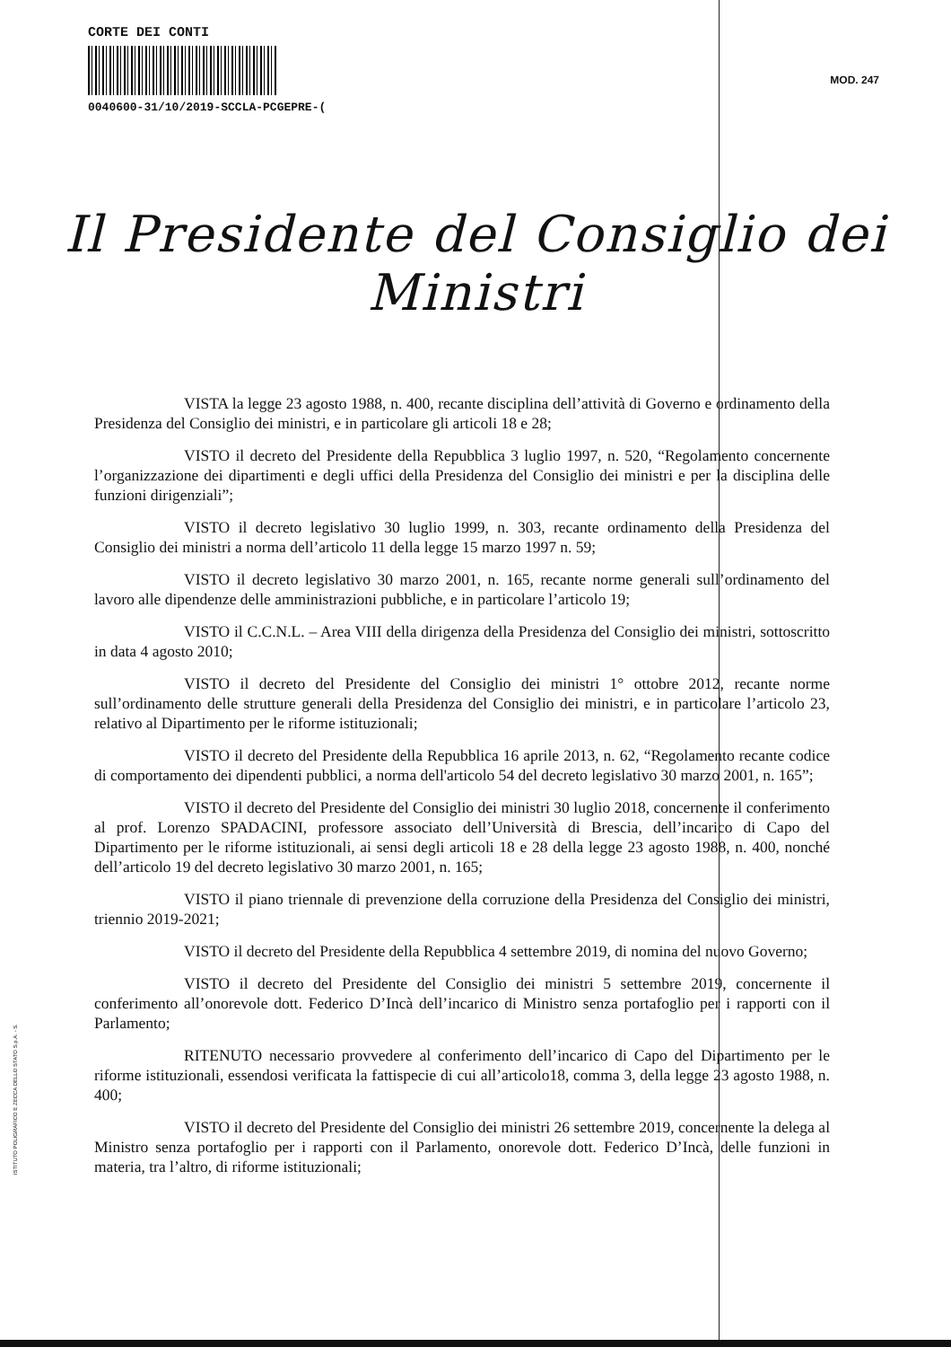CORTE DEI CONTI
0040600-31/10/2019-SCCLA-PCGEPRE-(
MOD. 247
Il Presidente del Consiglio dei Ministri
VISTA la legge 23 agosto 1988, n. 400, recante disciplina dell’attività di Governo e ordinamento della Presidenza del Consiglio dei ministri, e in particolare gli articoli 18 e 28;
VISTO il decreto del Presidente della Repubblica 3 luglio 1997, n. 520, “Regolamento concernente l’organizzazione dei dipartimenti e degli uffici della Presidenza del Consiglio dei ministri e per la disciplina delle funzioni dirigenziali”;
VISTO il decreto legislativo 30 luglio 1999, n. 303, recante ordinamento della Presidenza del Consiglio dei ministri a norma dell’articolo 11 della legge 15 marzo 1997 n. 59;
VISTO il decreto legislativo 30 marzo 2001, n. 165, recante norme generali sull’ordinamento del lavoro alle dipendenze delle amministrazioni pubbliche, e in particolare l’articolo 19;
VISTO il C.C.N.L. – Area VIII della dirigenza della Presidenza del Consiglio dei ministri, sottoscritto in data 4 agosto 2010;
VISTO il decreto del Presidente del Consiglio dei ministri 1° ottobre 2012, recante norme sull’ordinamento delle strutture generali della Presidenza del Consiglio dei ministri, e in particolare l’articolo 23, relativo al Dipartimento per le riforme istituzionali;
VISTO il decreto del Presidente della Repubblica 16 aprile 2013, n. 62, “Regolamento recante codice di comportamento dei dipendenti pubblici, a norma dell'articolo 54 del decreto legislativo 30 marzo 2001, n. 165”;
VISTO il decreto del Presidente del Consiglio dei ministri 30 luglio 2018, concernente il conferimento al prof. Lorenzo SPADACINI, professore associato dell’Università di Brescia, dell’incarico di Capo del Dipartimento per le riforme istituzionali, ai sensi degli articoli 18 e 28 della legge 23 agosto 1988, n. 400, nonché dell’articolo 19 del decreto legislativo 30 marzo 2001, n. 165;
VISTO il piano triennale di prevenzione della corruzione della Presidenza del Consiglio dei ministri, triennio 2019-2021;
VISTO il decreto del Presidente della Repubblica 4 settembre 2019, di nomina del nuovo Governo;
VISTO il decreto del Presidente del Consiglio dei ministri 5 settembre 2019, concernente il conferimento all’onorevole dott. Federico D’Incà dell’incarico di Ministro senza portafoglio per i rapporti con il Parlamento;
RITENUTO necessario provvedere al conferimento dell’incarico di Capo del Dipartimento per le riforme istituzionali, essendosi verificata la fattispecie di cui all’articolo18, comma 3, della legge 23 agosto 1988, n. 400;
VISTO il decreto del Presidente del Consiglio dei ministri 26 settembre 2019, concernente la delega al Ministro senza portafoglio per i rapporti con il Parlamento, onorevole dott. Federico D’Incà, delle funzioni in materia, tra l’altro, di riforme istituzionali;
ISTITUTO POLIGRAFICO E ZECCA DELLO STATO S.p.A. - S.